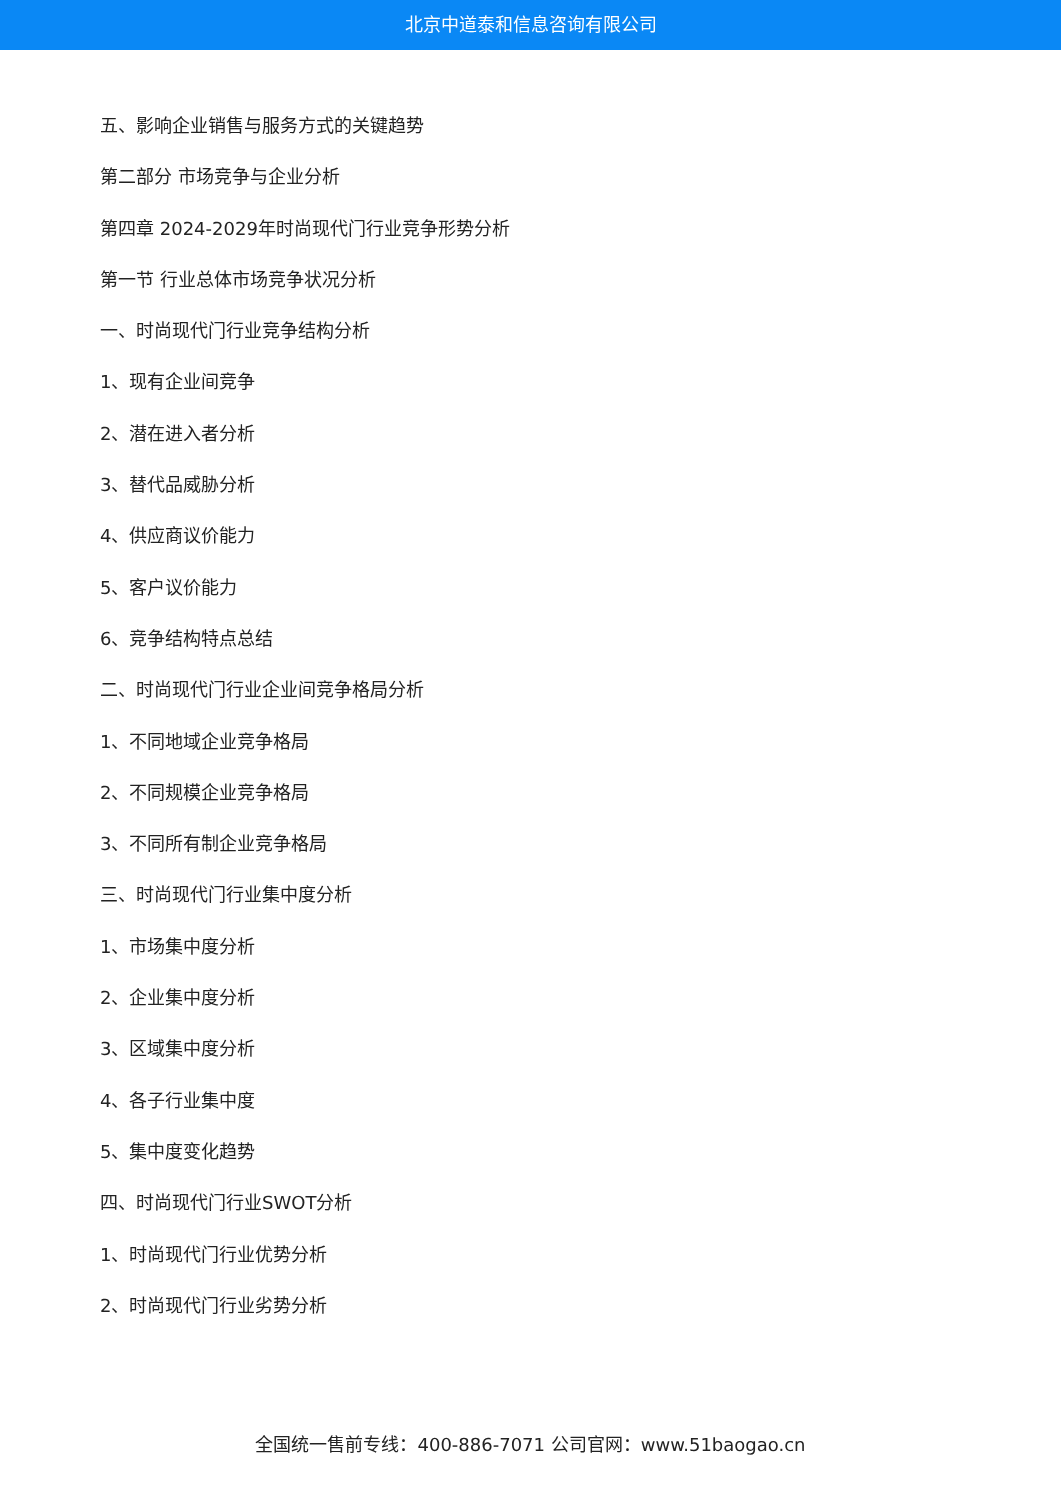北京中道泰和信息咨询有限公司
五、影响企业销售与服务方式的关键趋势
第二部分 市场竞争与企业分析
第四章 2024-2029年时尚现代门行业竞争形势分析
第一节 行业总体市场竞争状况分析
一、时尚现代门行业竞争结构分析
1、现有企业间竞争
2、潜在进入者分析
3、替代品威胁分析
4、供应商议价能力
5、客户议价能力
6、竞争结构特点总结
二、时尚现代门行业企业间竞争格局分析
1、不同地域企业竞争格局
2、不同规模企业竞争格局
3、不同所有制企业竞争格局
三、时尚现代门行业集中度分析
1、市场集中度分析
2、企业集中度分析
3、区域集中度分析
4、各子行业集中度
5、集中度变化趋势
四、时尚现代门行业SWOT分析
1、时尚现代门行业优势分析
2、时尚现代门行业劣势分析
全国统一售前专线：400-886-7071 公司官网：www.51baogao.cn